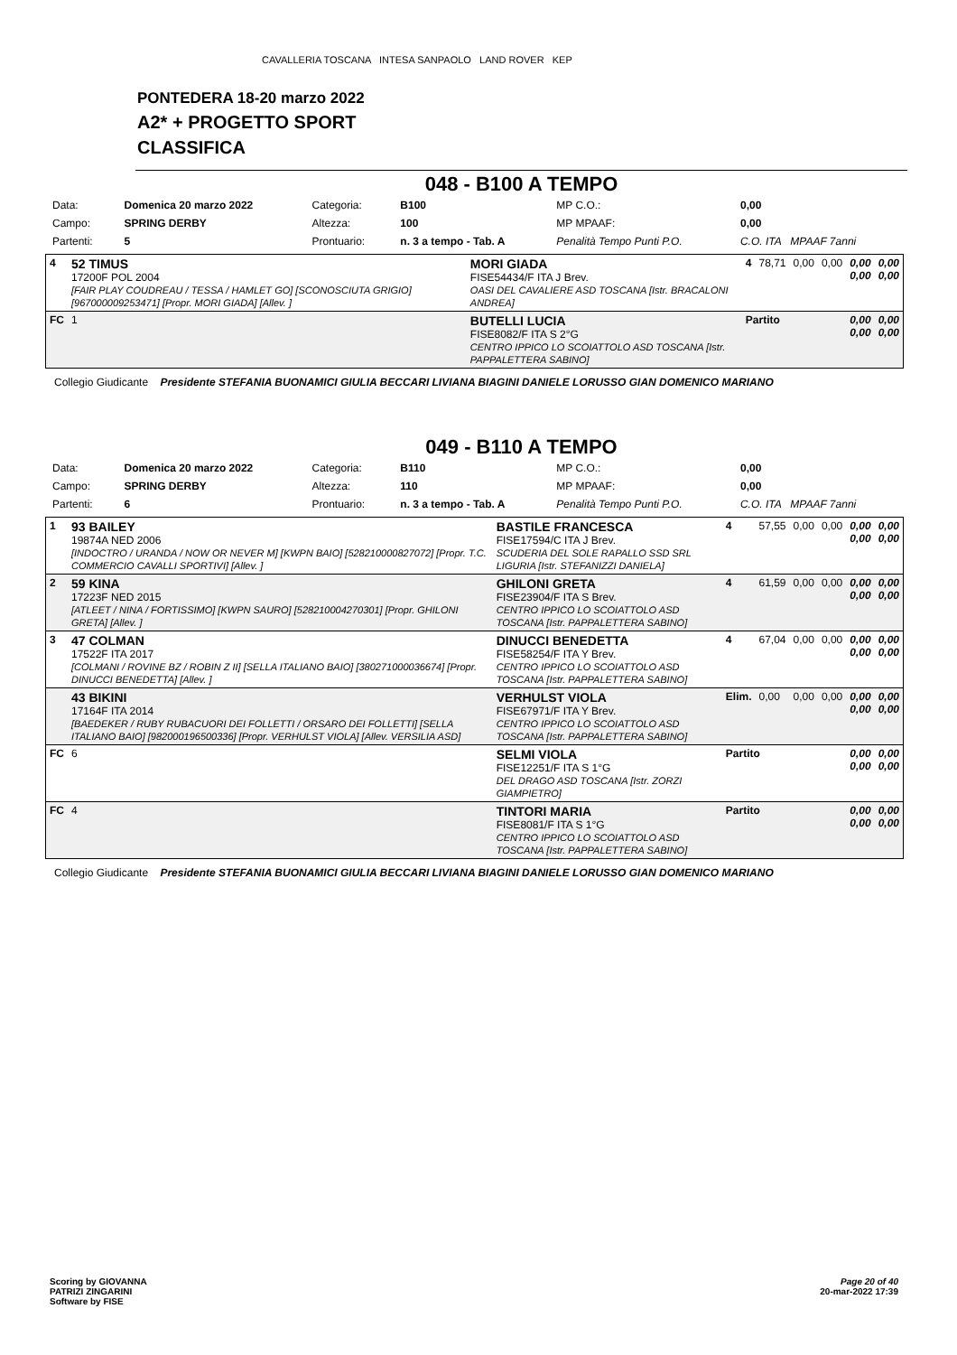CAVALLERIA TOSCANA INTESA SANPAOLO LAND ROVER KEP
PONTEDERA 18-20 marzo 2022
A2* + PROGETTO SPORT
CLASSIFICA
048 - B100 A TEMPO
| Data: | Domenica 20 marzo 2022 | Categoria: | B100 | MP C.O.: | 0,00 |
| Campo: | SPRING DERBY | Altezza: | 100 | MP MPAAF: | 0,00 |
| Partenti: | 5 | Prontuario: | n. 3 a tempo - Tab. A | Penalità Tempo Punti P.O. | C.O. ITA MPAAF 7anni |
| 4 | 52 TIMUS 17200F POL 2004 [FAIR PLAY COUDREAU / TESSA / HAMLET GO] [SCONOSCIUTA GRIGIO] [967000009253471] [Propr. MORI GIADA] [Allev. ] | MORI GIADA FISE54434/F ITA J Brev. OASI DEL CAVALIERE ASD TOSCANA [Istr. BRACALONI ANDREA] | 4 | 78,71 | 0,00 | 0,00 | 0,00 0,00 | 0,00 0,00 |
| FC | 1 | BUTELLI LUCIA FISE8082/F ITA S 2°G CENTRO IPPICO LO SCOIATTOLO ASD TOSCANA [Istr. PAPPALETTERA SABINO] | Partito | | | | 0,00 0,00 | 0,00 0,00 |
Collegio Giudicante Presidente STEFANIA BUONAMICI GIULIA BECCARI LIVIANA BIAGINI DANIELE LORUSSO GIAN DOMENICO MARIANO
049 - B110 A TEMPO
| Data: | Domenica 20 marzo 2022 | Categoria: | B110 | MP C.O.: | 0,00 |
| Campo: | SPRING DERBY | Altezza: | 110 | MP MPAAF: | 0,00 |
| Partenti: | 6 | Prontuario: | n. 3 a tempo - Tab. A | Penalità Tempo Punti P.O. | C.O. ITA MPAAF 7anni |
| 1 | 93 BAILEY 19874A NED 2006 [INDOCTRO / URANDA / NOW OR NEVER M] [KWPN BAIO] [528210000827072] [Propr. T.C. COMMERCIO CAVALLI SPORTIVI] [Allev. ] | BASTILE FRANCESCA FISE17594/C ITA J Brev. SCUDERIA DEL SOLE RAPALLO SSD SRL LIGURIA [Istr. STEFANIZZI DANIELA] | 4 | 57,55 | 0,00 | 0,00 | 0,00 0,00 | 0,00 0,00 |
| 2 | 59 KINA 17223F NED 2015 [ATLEET / NINA / FORTISSIMO] [KWPN SAURO] [528210004270301] [Propr. GHILONI GRETA] [Allev. ] | GHILONI GRETA FISE23904/F ITA S Brev. CENTRO IPPICO LO SCOIATTOLO ASD TOSCANA [Istr. PAPPALETTERA SABINO] | 4 | 61,59 | 0,00 | 0,00 | 0,00 0,00 | 0,00 0,00 |
| 3 | 47 COLMAN 17522F ITA 2017 [COLMANI / ROVINE BZ / ROBIN Z II] [SELLA ITALIANO BAIO] [380271000036674] [Propr. DINUCCI BENEDETTA] [Allev. ] | DINUCCI BENEDETTA FISE58254/F ITA Y Brev. CENTRO IPPICO LO SCOIATTOLO ASD TOSCANA [Istr. PAPPALETTERA SABINO] | 4 | 67,04 | 0,00 | 0,00 | 0,00 0,00 | 0,00 0,00 |
| | 43 BIKINI 17164F ITA 2014 [BAEDEKER / RUBY RUBACUORI DEI FOLLETTI / ORSARO DEI FOLLETTI] [SELLA ITALIANO BAIO] [982000196500336] [Propr. VERHULST VIOLA] [Allev. VERSILIA ASD] | VERHULST VIOLA FISE67971/F ITA Y Brev. CENTRO IPPICO LO SCOIATTOLO ASD TOSCANA [Istr. PAPPALETTERA SABINO] | Elim. | 0,00 | 0,00 | 0,00 | 0,00 0,00 | 0,00 0,00 |
| FC | 6 | SELMI VIOLA FISE12251/F ITA S 1°G DEL DRAGO ASD TOSCANA [Istr. ZORZI GIAMPIETRO] | Partito | | | | 0,00 0,00 | 0,00 0,00 |
| FC | 4 | TINTORI MARIA FISE8081/F ITA S 1°G CENTRO IPPICO LO SCOIATTOLO ASD TOSCANA [Istr. PAPPALETTERA SABINO] | Partito | | | | 0,00 0,00 | 0,00 0,00 |
Collegio Giudicante Presidente STEFANIA BUONAMICI GIULIA BECCARI LIVIANA BIAGINI DANIELE LORUSSO GIAN DOMENICO MARIANO
Scoring by GIOVANNA
PATRIZI ZINGARINI
Software by FISE
Page 20 of 40
20-mar-2022 17:39